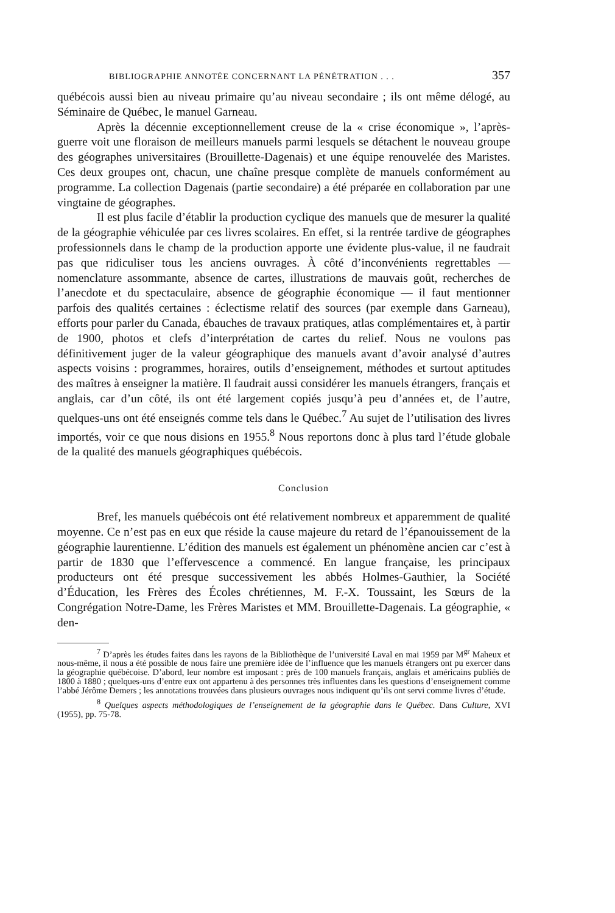BIBLIOGRAPHIE ANNOTÉE CONCERNANT LA PÉNÉTRATION . . . 357
québécois aussi bien au niveau primaire qu’au niveau secondaire ; ils ont même délogé, au Séminaire de Québec, le manuel Garneau.
Après la décennie exceptionnellement creuse de la « crise économique », l’après-guerre voit une floraison de meilleurs manuels parmi lesquels se détachent le nouveau groupe des géographes universitaires (Brouillette-Dagenais) et une équipe renouvelée des Maristes. Ces deux groupes ont, chacun, une chaîne presque complète de manuels conformément au programme. La collection Dagenais (partie secondaire) a été préparée en collaboration par une vingtaine de géographes.
Il est plus facile d’établir la production cyclique des manuels que de mesurer la qualité de la géographie véhiculée par ces livres scolaires. En effet, si la rentrée tardive de géographes professionnels dans le champ de la production apporte une évidente plus-value, il ne faudrait pas que ridiculiser tous les anciens ouvrages. À côté d’inconvénients regrettables — nomenclature assommante, absence de cartes, illustrations de mauvais goût, recherches de l’anecdote et du spectaculaire, absence de géographie économique — il faut mentionner parfois des qualités certaines : éclectisme relatif des sources (par exemple dans Garneau), efforts pour parler du Canada, ébauches de travaux pratiques, atlas complémentaires et, à partir de 1900, photos et clefs d’interprétation de cartes du relief. Nous ne voulons pas définitivement juger de la valeur géographique des manuels avant d’avoir analysé d’autres aspects voisins : programmes, horaires, outils d’enseignement, méthodes et surtout aptitudes des maîtres à enseigner la matière. Il faudrait aussi considérer les manuels étrangers, français et anglais, car d’un côté, ils ont été largement copiés jusqu’à peu d’années et, de l’autre, quelques-uns ont été enseignés comme tels dans le Québec.<sup>7</sup> Au sujet de l’utilisation des livres importés, voir ce que nous disions en 1955.<sup>8</sup> Nous reportons donc à plus tard l’étude globale de la qualité des manuels géographiques québécois.
Conclusion
Bref, les manuels québécois ont été relativement nombreux et apparemment de qualité moyenne. Ce n’est pas en eux que réside la cause majeure du retard de l’épanouissement de la géographie laurentienne. L’édition des manuels est également un phénomène ancien car c’est à partir de 1830 que l’effervescence a commencé. En langue française, les principaux producteurs ont été presque successivement les abbés Holmes-Gauthier, la Société d’Éducation, les Frères des Écoles chrétiennes, M. F.-X. Toussaint, les Sœurs de la Congrégation Notre-Dame, les Frères Maristes et MM. Brouillette-Dagenais. La géographie, « den-
<sup>7</sup> D’après les études faites dans les rayons de la Bibliothèque de l’université Laval en mai 1959 par M<sup>gr</sup> Maheux et nous-même, il nous a été possible de nous faire une première idée de l’influence que les manuels étrangers ont pu exercer dans la géographie québécoise. D’abord, leur nombre est imposant : près de 100 manuels français, anglais et américains publiés de 1800 à 1880 ; quelques-uns d’entre eux ont appartenu à des personnes très influentes dans les questions d’enseignement comme l’abbé Jérôme Demers ; les annotations trouvées dans plusieurs ouvrages nous indiquent qu’ils ont servi comme livres d’étude.
<sup>8</sup> Quelques aspects méthodologiques de l’enseignement de la géographie dans le Québec. Dans Culture, XVI (1955), pp. 75-78.